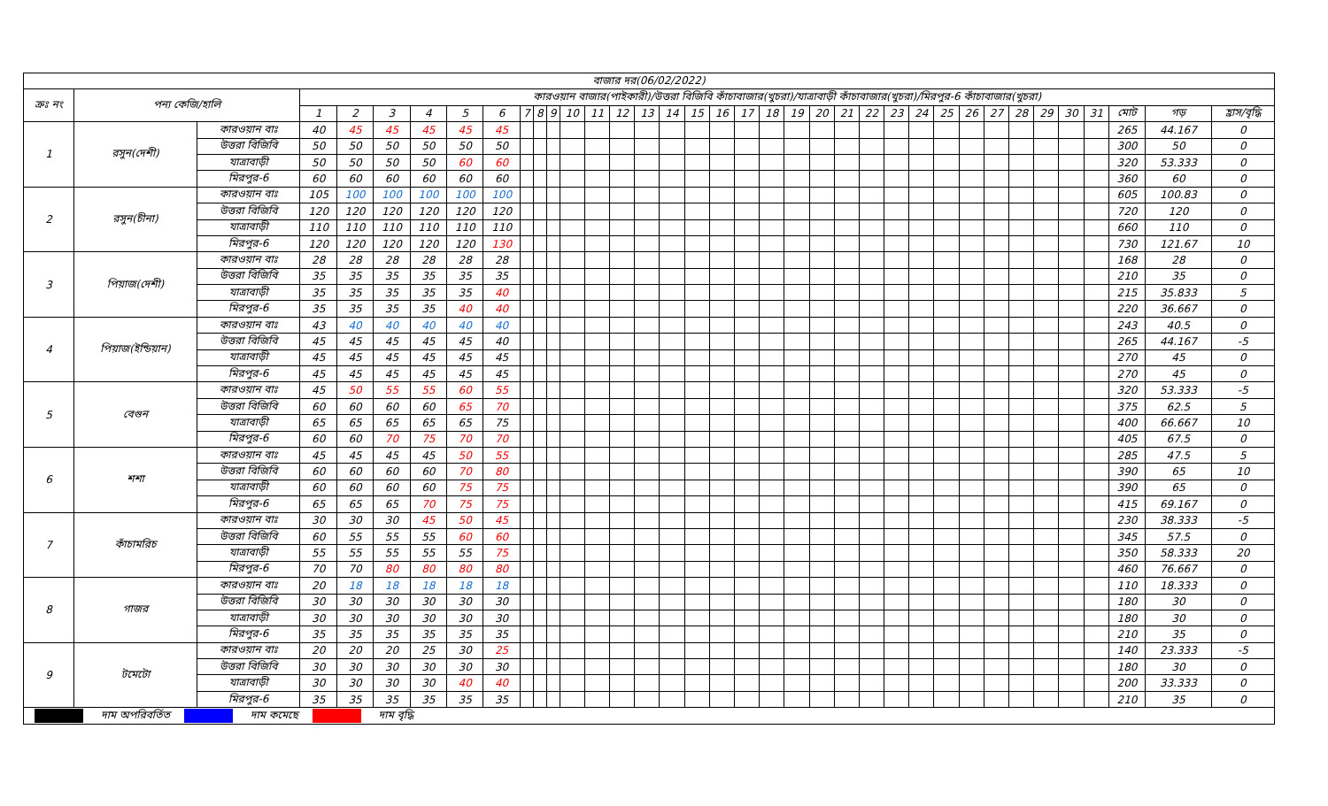| বাজার দর(06/02/2022) | | | | | | | | | | | | | | | | | | | | | | | | | | | | | | | | | | | | |
| --- | --- | --- | --- | --- | --- | --- | --- | --- | --- | --- | --- | --- | --- | --- | --- | --- | --- | --- | --- | --- | --- | --- | --- | --- | --- | --- | --- | --- | --- | --- | --- | --- | --- | --- | --- | --- |
| ক্রঃ নং | পন্য কেজি/হালি | | কারওয়ান বাজার(পাইকারী)/উত্তরা বিজিবি কাঁচাবাজার(খুচরা)/যাত্রাবাড়ী কাঁচাবাজার(খুচরা)/মিরপুর-6 কাঁচাবাজার(খুচরা) | | | | | | | | | | | | | | | | | | | | | | | | | | | | | | | | | |
| | | | 1 | 2 | 3 | 4 | 5 | 6 | 7 | 8 | 9 | 10 | 11 | 12 | 13 | 14 | 15 | 16 | 17 | 18 | 19 | 20 | 21 | 22 | 23 | 24 | 25 | 26 | 27 | 28 | 29 | 30 | 31 | মোট | গড় | হ্রাস/বৃদ্ধি |
| 1 | রসুন(দেশী) | কারওয়ান বাঃ | 40 | 45 | 45 | 45 | 45 | 45 | | | | | | | | | | | | | | | | | | | | | | | | | | 265 | 44.167 | 0 |
| | | উত্তরা বিজিবি | 50 | 50 | 50 | 50 | 50 | 50 | | | | | | | | | | | | | | | | | | | | | | | | | | 300 | 50 | 0 |
| | | যাত্রাবাড়ী | 50 | 50 | 50 | 50 | 60 | 60 | | | | | | | | | | | | | | | | | | | | | | | | | | 320 | 53.333 | 0 |
| | | মিরপুর-6 | 60 | 60 | 60 | 60 | 60 | 60 | | | | | | | | | | | | | | | | | | | | | | | | | | 360 | 60 | 0 |
| 2 | রসুন(চীনা) | কারওয়ান বাঃ | 105 | 100 | 100 | 100 | 100 | 100 | | | | | | | | | | | | | | | | | | | | | | | | | | 605 | 100.83 | 0 |
| | | উত্তরা বিজিবি | 120 | 120 | 120 | 120 | 120 | 120 | | | | | | | | | | | | | | | | | | | | | | | | | | 720 | 120 | 0 |
| | | যাত্রাবাড়ী | 110 | 110 | 110 | 110 | 110 | 110 | | | | | | | | | | | | | | | | | | | | | | | | | | 660 | 110 | 0 |
| | | মিরপুর-6 | 120 | 120 | 120 | 120 | 120 | 130 | | | | | | | | | | | | | | | | | | | | | | | | | | 730 | 121.67 | 10 |
| 3 | পিয়াজ(দেশী) | কারওয়ান বাঃ | 28 | 28 | 28 | 28 | 28 | 28 | | | | | | | | | | | | | | | | | | | | | | | | | | 168 | 28 | 0 |
| | | উত্তরা বিজিবি | 35 | 35 | 35 | 35 | 35 | 35 | | | | | | | | | | | | | | | | | | | | | | | | | | 210 | 35 | 0 |
| | | যাত্রাবাড়ী | 35 | 35 | 35 | 35 | 35 | 40 | | | | | | | | | | | | | | | | | | | | | | | | | | 215 | 35.833 | 5 |
| | | মিরপুর-6 | 35 | 35 | 35 | 35 | 40 | 40 | | | | | | | | | | | | | | | | | | | | | | | | | | 220 | 36.667 | 0 |
| 4 | পিয়াজ(ইন্ডিয়ান) | কারওয়ান বাঃ | 43 | 40 | 40 | 40 | 40 | 40 | | | | | | | | | | | | | | | | | | | | | | | | | | 243 | 40.5 | 0 |
| | | উত্তরা বিজিবি | 45 | 45 | 45 | 45 | 45 | 40 | | | | | | | | | | | | | | | | | | | | | | | | | | 265 | 44.167 | -5 |
| | | যাত্রাবাড়ী | 45 | 45 | 45 | 45 | 45 | 45 | | | | | | | | | | | | | | | | | | | | | | | | | | 270 | 45 | 0 |
| | | মিরপুর-6 | 45 | 45 | 45 | 45 | 45 | 45 | | | | | | | | | | | | | | | | | | | | | | | | | | 270 | 45 | 0 |
| 5 | বেগুন | কারওয়ান বাঃ | 45 | 50 | 55 | 55 | 60 | 55 | | | | | | | | | | | | | | | | | | | | | | | | | | 320 | 53.333 | -5 |
| | | উত্তরা বিজিবি | 60 | 60 | 60 | 60 | 65 | 70 | | | | | | | | | | | | | | | | | | | | | | | | | | 375 | 62.5 | 5 |
| | | যাত্রাবাড়ী | 65 | 65 | 65 | 65 | 65 | 75 | | | | | | | | | | | | | | | | | | | | | | | | | | 400 | 66.667 | 10 |
| | | মিরপুর-6 | 60 | 60 | 70 | 75 | 70 | 70 | | | | | | | | | | | | | | | | | | | | | | | | | | 405 | 67.5 | 0 |
| 6 | শশা | কারওয়ান বাঃ | 45 | 45 | 45 | 45 | 50 | 55 | | | | | | | | | | | | | | | | | | | | | | | | | | 285 | 47.5 | 5 |
| | | উত্তরা বিজিবি | 60 | 60 | 60 | 60 | 70 | 80 | | | | | | | | | | | | | | | | | | | | | | | | | | 390 | 65 | 10 |
| | | যাত্রাবাড়ী | 60 | 60 | 60 | 60 | 75 | 75 | | | | | | | | | | | | | | | | | | | | | | | | | | 390 | 65 | 0 |
| | | মিরপুর-6 | 65 | 65 | 65 | 70 | 75 | 75 | | | | | | | | | | | | | | | | | | | | | | | | | | 415 | 69.167 | 0 |
| 7 | কাঁচামরিচ | কারওয়ান বাঃ | 30 | 30 | 30 | 45 | 50 | 45 | | | | | | | | | | | | | | | | | | | | | | | | | | 230 | 38.333 | -5 |
| | | উত্তরা বিজিবি | 60 | 55 | 55 | 55 | 60 | 60 | | | | | | | | | | | | | | | | | | | | | | | | | | 345 | 57.5 | 0 |
| | | যাত্রাবাড়ী | 55 | 55 | 55 | 55 | 55 | 75 | | | | | | | | | | | | | | | | | | | | | | | | | | 350 | 58.333 | 20 |
| | | মিরপুর-6 | 70 | 70 | 80 | 80 | 80 | 80 | | | | | | | | | | | | | | | | | | | | | | | | | | 460 | 76.667 | 0 |
| 8 | গাজর | কারওয়ান বাঃ | 20 | 18 | 18 | 18 | 18 | 18 | | | | | | | | | | | | | | | | | | | | | | | | | | 110 | 18.333 | 0 |
| | | উত্তরা বিজিবি | 30 | 30 | 30 | 30 | 30 | 30 | | | | | | | | | | | | | | | | | | | | | | | | | | 180 | 30 | 0 |
| | | যাত্রাবাড়ী | 30 | 30 | 30 | 30 | 30 | 30 | | | | | | | | | | | | | | | | | | | | | | | | | | 180 | 30 | 0 |
| | | মিরপুর-6 | 35 | 35 | 35 | 35 | 35 | 35 | | | | | | | | | | | | | | | | | | | | | | | | | | 210 | 35 | 0 |
| 9 | টমেটো | কারওয়ান বাঃ | 20 | 20 | 20 | 25 | 30 | 25 | | | | | | | | | | | | | | | | | | | | | | | | | | 140 | 23.333 | -5 |
| | | উত্তরা বিজিবি | 30 | 30 | 30 | 30 | 30 | 30 | | | | | | | | | | | | | | | | | | | | | | | | | | 180 | 30 | 0 |
| | | যাত্রাবাড়ী | 30 | 30 | 30 | 30 | 40 | 40 | | | | | | | | | | | | | | | | | | | | | | | | | | 200 | 33.333 | 0 |
| | | মিরপুর-6 | 35 | 35 | 35 | 35 | 35 | 35 | | | | | | | | | | | | | | | | | | | | | | | | | | 210 | 35 | 0 |
| দাম অপরিবর্তিত দাম কমেছে দাম বৃদ্ধি | | | | | | | | | | | | | | | | | | | | | | | | | | | | | | | | | | | | |